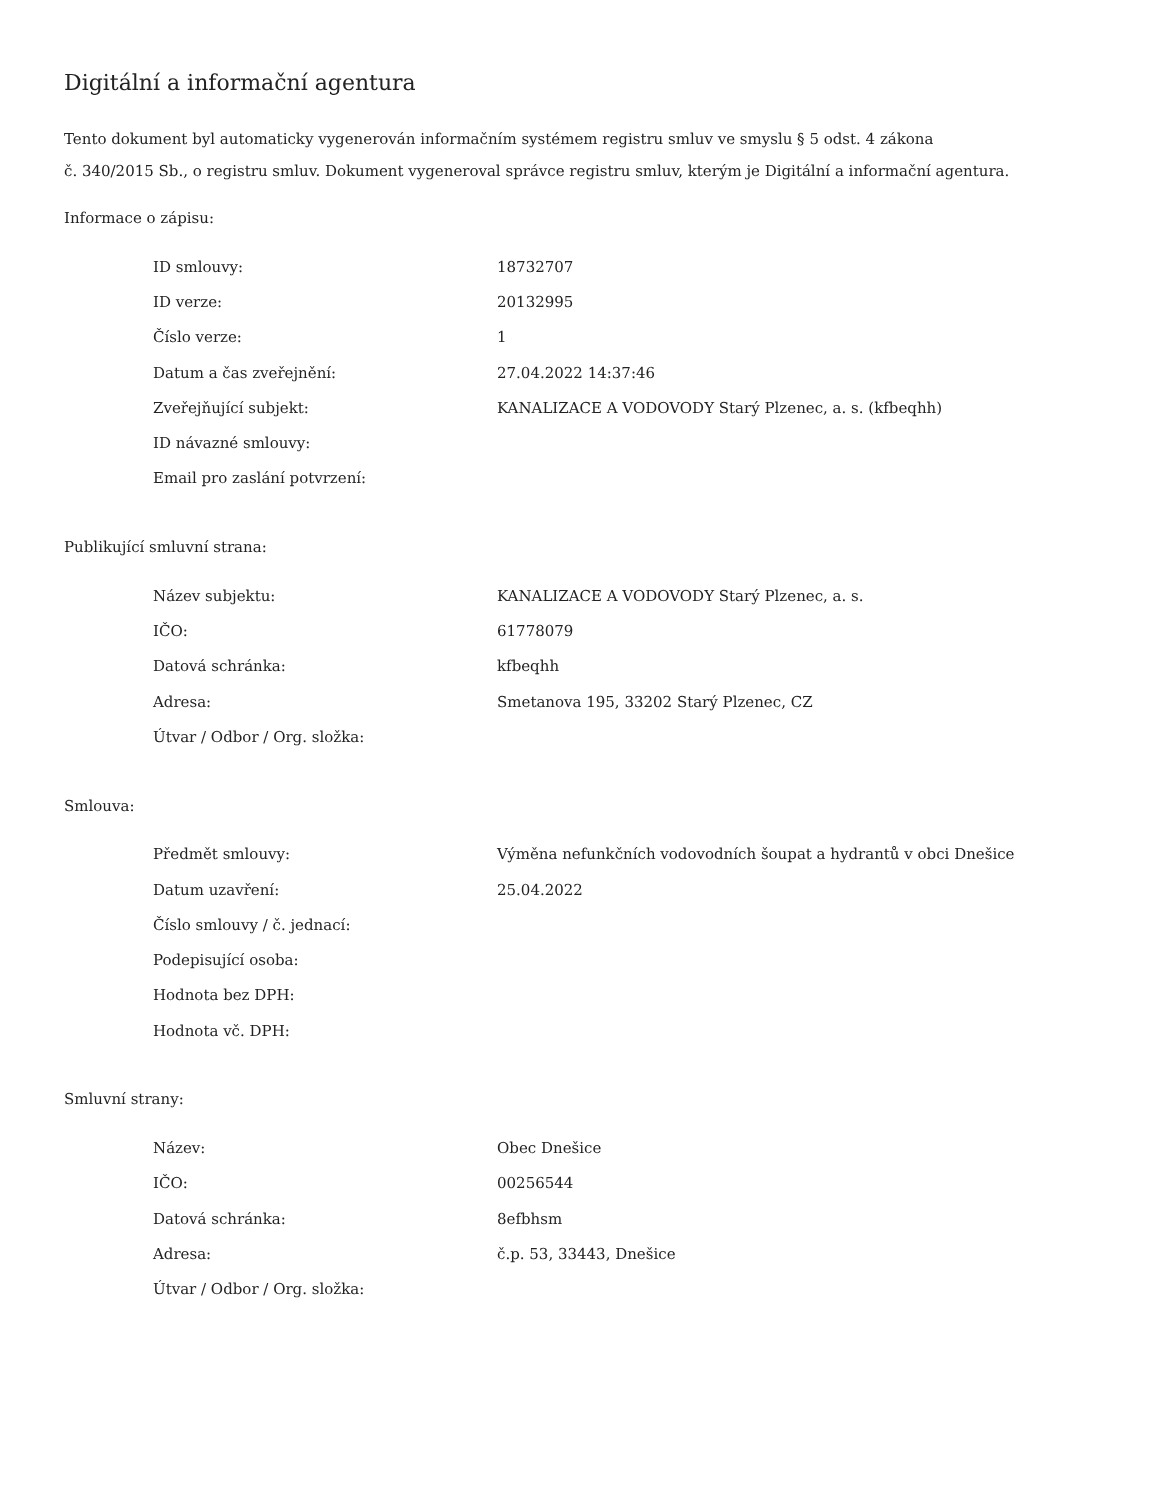Digitální a informační agentura
Tento dokument byl automaticky vygenerován informačním systémem registru smluv ve smyslu § 5 odst. 4 zákona
č. 340/2015 Sb., o registru smluv. Dokument vygeneroval správce registru smluv, kterým je Digitální a informační agentura.
Informace o zápisu:
| ID smlouvy: | 18732707 |
| ID verze: | 20132995 |
| Číslo verze: | 1 |
| Datum a čas zveřejnění: | 27.04.2022 14:37:46 |
| Zveřejňující subjekt: | KANALIZACE A VODOVODY Starý Plzenec, a. s. (kfbeqhh) |
| ID návazné smlouvy: | |
| Email pro zaslání potvrzení: | |
Publikující smluvní strana:
| Název subjektu: | KANALIZACE A VODOVODY Starý Plzenec, a. s. |
| IČO: | 61778079 |
| Datová schránka: | kfbeqhh |
| Adresa: | Smetanova 195, 33202 Starý Plzenec, CZ |
| Útvar / Odbor / Org. složka: | |
Smlouva:
| Předmět smlouvy: | Výměna nefunkčních vodovodních šoupat a hydrantů v obci Dnešice |
| Datum uzavření: | 25.04.2022 |
| Číslo smlouvy / č. jednací: | |
| Podepisující osoba: | |
| Hodnota bez DPH: | |
| Hodnota vč. DPH: | |
Smluvní strany:
| Název: | Obec Dnešice |
| IČO: | 00256544 |
| Datová schránka: | 8efbhsm |
| Adresa: | č.p. 53, 33443, Dnešice |
| Útvar / Odbor / Org. složka: | |